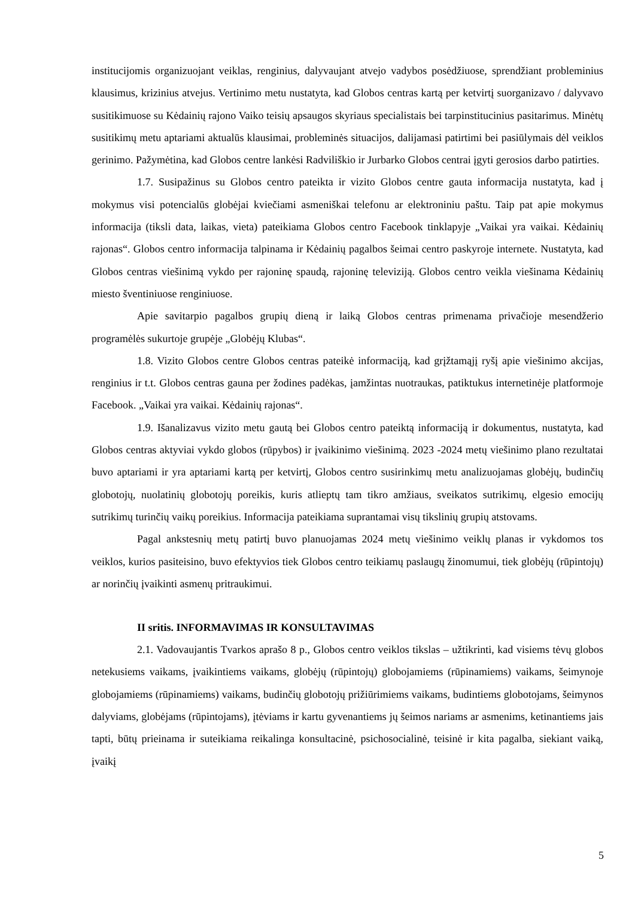institucijomis organizuojant veiklas, renginius, dalyvaujant atvejo vadybos posėdžiuose, sprendžiant probleminius klausimus, krizinius atvejus. Vertinimo metu nustatyta, kad Globos centras kartą per ketvirtį suorganizavo / dalyvavo susitikimuose su Kėdainių rajono Vaiko teisių apsaugos skyriaus specialistais bei tarpinstitucinius pasitarimus. Minėtų susitikimų metu aptariami aktualūs klausimai, probleminės situacijos, dalijamasi patirtimi bei pasiūlymais dėl veiklos gerinimo. Pažymėtina, kad Globos centre lankėsi Radviliškio ir Jurbarko Globos centrai įgyti gerosios darbo patirties.
1.7. Susipažinus su Globos centro pateikta ir vizito Globos centre gauta informacija nustatyta, kad į mokymus visi potencialūs globėjai kviečiami asmeniškai telefonu ar elektroniniu paštu. Taip pat apie mokymus informacija (tiksli data, laikas, vieta) pateikiama Globos centro Facebook tinklapyje „Vaikai yra vaikai. Kėdainių rajonas“. Globos centro informacija talpinama ir Kėdainių pagalbos šeimai centro paskyroje internete. Nustatyta, kad Globos centras viešinimą vykdo per rajoninę spaudą, rajoninę televiziją. Globos centro veikla viešinama Kėdainių miesto šventiniuose renginiuose.
Apie savitarpio pagalbos grupių dieną ir laiką Globos centras primenama privačioje mesendžerio programėlės sukurtoje grupėje „Globėjų Klubas“.
1.8. Vizito Globos centre Globos centras pateikė informaciją, kad grįžtamąjį ryšį apie viešinimo akcijas, renginius ir t.t. Globos centras gauna per žodines padėkas, įamžintas nuotraukas, patiktukus internetinėje platformoje Facebook. „Vaikai yra vaikai. Kėdainių rajonas“.
1.9. Išanalizavus vizito metu gautą bei Globos centro pateiktą informaciją ir dokumentus, nustatyta, kad Globos centras aktyviai vykdo globos (rūpybos) ir įvaikinimo viešinimą. 2023 -2024 metų viešinimo plano rezultatai buvo aptariami ir yra aptariami kartą per ketvirtį, Globos centro susirinkimų metu analizuojamas globėjų, budinčių globotojų, nuolatinių globotojų poreikis, kuris atlieptų tam tikro amžiaus, sveikatos sutrikimų, elgesio emocijų sutrikimų turinčių vaikų poreikius. Informacija pateikiama suprantamai visų tikslinių grupių atstovams.
Pagal ankstesnių metų patirtį buvo planuojamas 2024 metų viešinimo veiklų planas ir vykdomos tos veiklos, kurios pasiteisino, buvo efektyvios tiek Globos centro teikiamų paslaugų žinomumui, tiek globėjų (rūpintojų) ar norinčių įvaikinti asmenų pritraukimui.
II sritis. INFORMAVIMAS IR KONSULTAVIMAS
2.1. Vadovaujantis Tvarkos aprašo 8 p., Globos centro veiklos tikslas – užtikrinti, kad visiems tėvų globos netekusiems vaikams, įvaikintiems vaikams, globėjų (rūpintojų) globojamiems (rūpinamiems) vaikams, šeimynoje globojamiems (rūpinamiems) vaikams, budinčių globotojų prižiūrimiems vaikams, budintiems globotojams, šeimynos dalyviams, globėjams (rūpintojams), įtėviams ir kartu gyvenantiems jų šeimos nariams ar asmenims, ketinantiems jais tapti, būtų prieinama ir suteikiama reikalinga konsultacinė, psichosocialinė, teisinė ir kita pagalba, siekiant vaiką, įvaikį
5